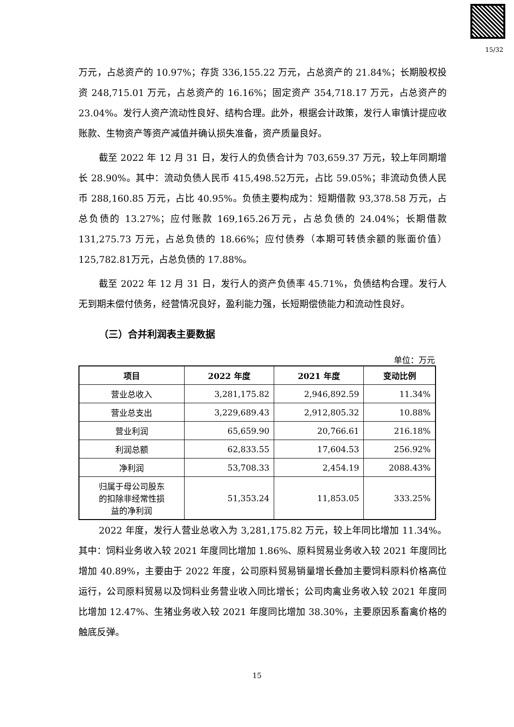15/32
万元，占总资产的 10.97%；存货 336,155.22 万元，占总资产的 21.84%；长期股权投资 248,715.01 万元，占总资产的 16.16%；固定资产 354,718.17 万元，占总资产的 23.04%。发行人资产流动性良好、结构合理。此外，根据会计政策，发行人审慎计提应收账款、生物资产等资产减值并确认损失准备，资产质量良好。
截至 2022 年 12 月 31 日，发行人的负债合计为 703,659.37 万元，较上年同期增长 28.90%。其中：流动负债人民币 415,498.52万元，占比 59.05%；非流动负债人民币 288,160.85 万元，占比 40.95%。负债主要构成为：短期借款 93,378.58 万元，占总负债的 13.27%；应付账款 169,165.26万元，占总负债的 24.04%；长期借款 131,275.73 万元，占总负债的 18.66%；应付债券（本期可转债余额的账面价值）125,782.81万元，占总负债的 17.88%。
截至 2022 年 12 月 31 日，发行人的资产负债率 45.71%，负债结构合理。发行人无到期未偿付债务，经营情况良好，盈利能力强，长短期偿债能力和流动性良好。
（三）合并利润表主要数据
单位：万元
| 项目 | 2022 年度 | 2021 年度 | 变动比例 |
| --- | --- | --- | --- |
| 营业总收入 | 3,281,175.82 | 2,946,892.59 | 11.34% |
| 营业总支出 | 3,229,689.43 | 2,912,805.32 | 10.88% |
| 营业利润 | 65,659.90 | 20,766.61 | 216.18% |
| 利润总额 | 62,833.55 | 17,604.53 | 256.92% |
| 净利润 | 53,708.33 | 2,454.19 | 2088.43% |
| 归属于母公司股东 的扣除非经常性损 益的净利润 | 51,353.24 | 11,853.05 | 333.25% |
2022 年度，发行人营业总收入为 3,281,175.82 万元，较上年同比增加 11.34%。其中：饲料业务收入较 2021 年度同比增加 1.86%、原料贸易业务收入较 2021 年度同比增加 40.89%，主要由于 2022 年度，公司原料贸易销量增长叠加主要饲料原料价格高位运行，公司原料贸易以及饲料业务营业收入同比增长；公司肉禽业务收入较 2021 年度同比增加 12.47%、生猪业务收入较 2021 年度同比增加 38.30%，主要原因系畜禽价格的触底反弹。
15